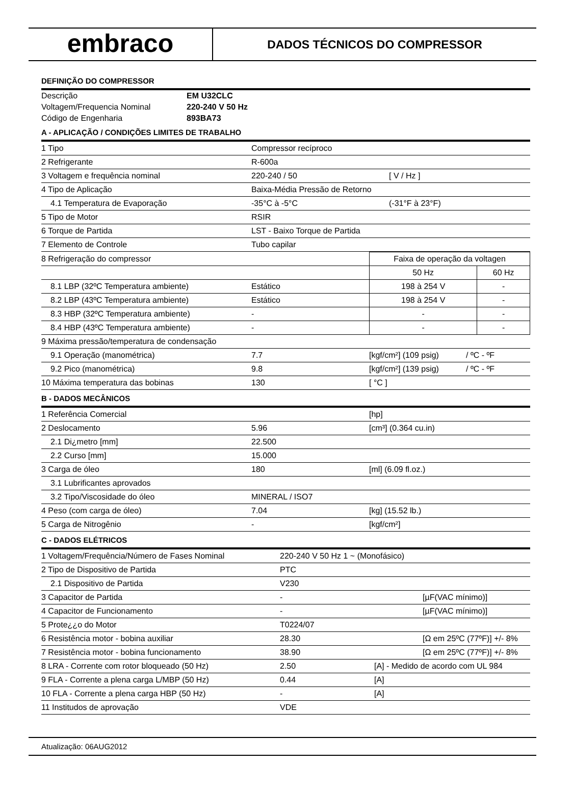embraco
DADOS TÉCNICOS DO COMPRESSOR
DEFINIÇÃO DO COMPRESSOR
| Descrição | EM U32CLC |
| Voltagem/Frequencia Nominal | 220-240 V 50 Hz |
| Código de Engenharia | 893BA73 |
A - APLICAÇÃO / CONDIÇÕES LIMITES DE TRABALHO
| 1 Tipo | Compressor recíproco | |
| 2 Refrigerante | R-600a | |
| 3 Voltagem e frequência nominal | 220-240 / 50 | [ V / Hz ] |
| 4 Tipo de Aplicação | Baixa-Média Pressão de Retorno | |
| 4.1 Temperatura de Evaporação | -35°C à -5°C | (-31°F à 23°F) |
| 5 Tipo de Motor | RSIR | |
| 6 Torque de Partida | LST - Baixo Torque de Partida | |
| 7 Elemento de Controle | Tubo capilar | |
| 8 Refrigeração do compressor | | Faixa de operação da voltagen | |
| | | 50 Hz | 60 Hz |
| 8.1 LBP (32ºC Temperatura ambiente) | Estático | 198 à 254 V | - |
| 8.2 LBP (43ºC Temperatura ambiente) | Estático | 198 à 254 V | - |
| 8.3 HBP (32ºC Temperatura ambiente) | - | - | - |
| 8.4 HBP (43ºC Temperatura ambiente) | - | - | - |
| 9 Máxima pressão/temperatura de condensação | | | |
| 9.1 Operação (manométrica) | 7.7 | [kgf/cm²] (109 psig) | / ºC - ºF |
| 9.2 Pico (manométrica) | 9.8 | [kgf/cm²] (139 psig) | / ºC - ºF |
| 10 Máxima temperatura das bobinas | 130 | [ °C ] | |
B - DADOS MECÂNICOS
| 1 Referência Comercial | | [hp] |
| 2 Deslocamento | 5.96 | [cm³] (0.364 cu.in) |
| 2.1 Di¿metro [mm] | 22.500 | |
| 2.2 Curso [mm] | 15.000 | |
| 3 Carga de óleo | 180 | [ml] (6.09 fl.oz.) |
| 3.1 Lubrificantes aprovados | | |
| 3.2 Tipo/Viscosidade do óleo | MINERAL / ISO7 | |
| 4 Peso (com carga de óleo) | 7.04 | [kg] (15.52 lb.) |
| 5 Carga de Nitrogênio | - | [kgf/cm²] |
C - DADOS ELÉTRICOS
| 1 Voltagem/Frequência/Número de Fases Nominal | 220-240 V 50 Hz 1 ~ (Monofásico) | |
| 2 Tipo de Dispositivo de Partida | PTC | |
| 2.1 Dispositivo de Partida | V230 | |
| 3 Capacitor de Partida | - | [µF(VAC mínimo)] |
| 4 Capacitor de Funcionamento | - | [µF(VAC mínimo)] |
| 5 Prote¿¿o do Motor | T0224/07 | |
| 6 Resistência motor - bobina auxiliar | 28.30 | [Ω em 25ºC (77ºF)] +/- 8% |
| 7 Resistência motor - bobina funcionamento | 38.90 | [Ω em 25ºC (77ºF)] +/- 8% |
| 8 LRA - Corrente com rotor bloqueado (50 Hz) | 2.50 | [A] - Medido de acordo com UL 984 |
| 9 FLA - Corrente a plena carga L/MBP (50 Hz) | 0.44 | [A] |
| 10 FLA - Corrente a plena carga HBP (50 Hz) | - | [A] |
| 11 Institudos de aprovação | VDE | |
Atualização: 06AUG2012